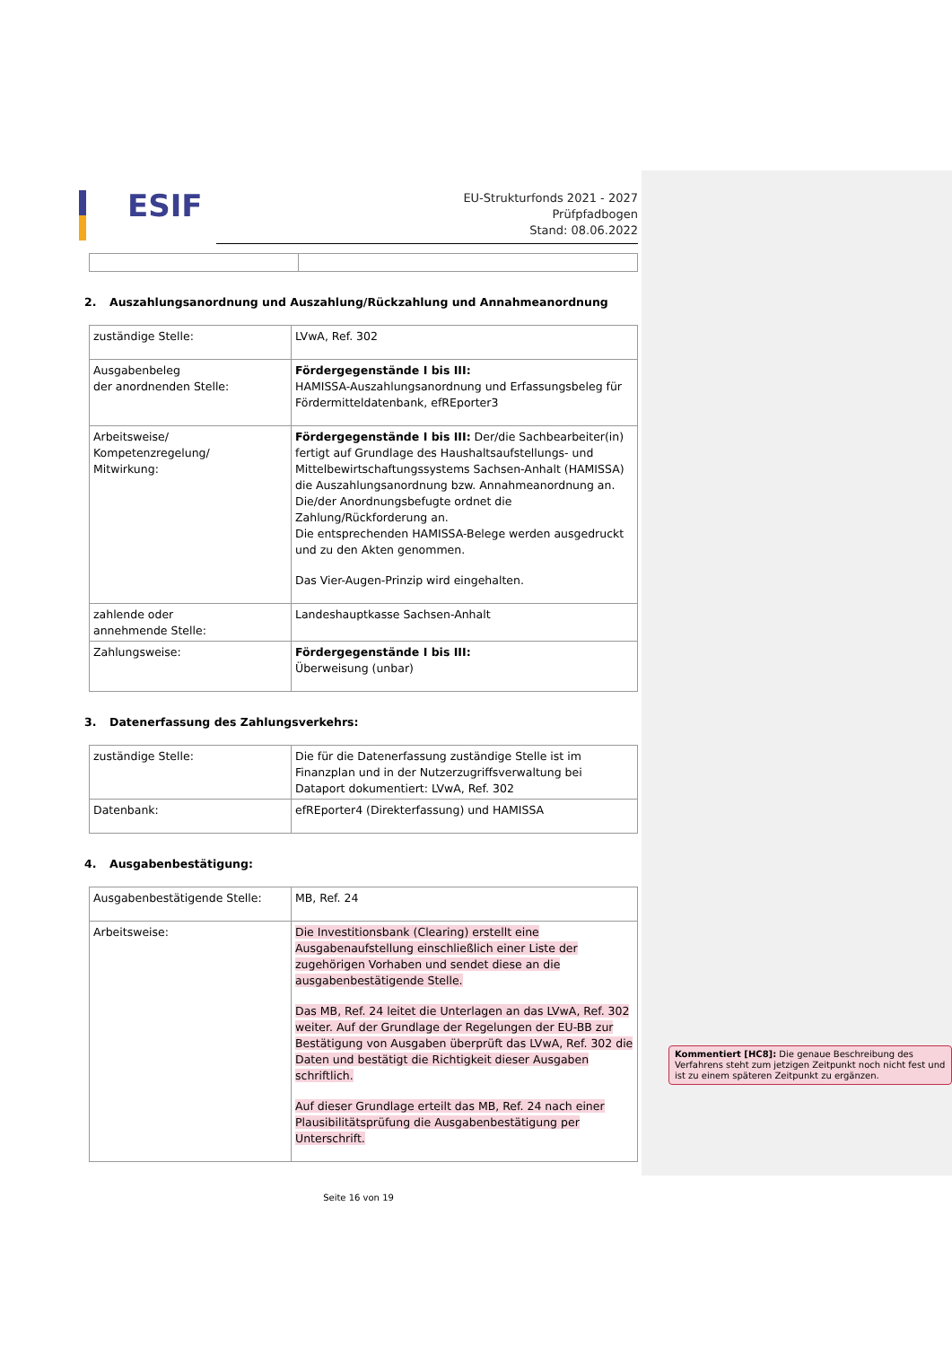ESIF
EU-Strukturfonds 2021 - 2027
Prüfpfadbogen
Stand: 08.06.2022
2. Auszahlungsanordnung und Auszahlung/Rückzahlung und Annahmeanordnung
| zuständige Stelle: | LVwA, Ref. 302 |
| Ausgabenbeleg der anordnenden Stelle: | Fördergegenstände I bis III: HAMISSA-Auszahlungsanordnung und Erfassungsbeleg für Fördermitteldatenbank, efREporter3 |
| Arbeitsweise/ Kompetenzregelung/ Mitwirkung: | Fördergegenstände I bis III: Der/die Sachbearbeiter(in) fertigt auf Grundlage des Haushaltsaufstellungs- und Mittelbewirtschaftungssystems Sachsen-Anhalt (HAMISSA) die Auszahlungsanordnung bzw. Annahmeanordnung an. Die/der Anordnungsbefugte ordnet die Zahlung/Rückforderung an. Die entsprechenden HAMISSA-Belege werden ausgedruckt und zu den Akten genommen. Das Vier-Augen-Prinzip wird eingehalten. |
| zahlende oder annehmende Stelle: | Landeshauptkasse Sachsen-Anhalt |
| Zahlungsweise: | Fördergegenstände I bis III: Überweisung (unbar) |
3. Datenerfassung des Zahlungsverkehrs:
| zuständige Stelle: | Die für die Datenerfassung zuständige Stelle ist im Finanzplan und in der Nutzerzugriffsverwaltung bei Dataport dokumentiert: LVwA, Ref. 302 |
| Datenbank: | efREporter4 (Direkterfassung) und HAMISSA |
4. Ausgabenbestätigung:
| Ausgabenbestätigende Stelle: | MB, Ref. 24 |
| Arbeitsweise: | Die Investitionsbank (Clearing) erstellt eine Ausgabenaufstellung einschließlich einer Liste der zugehörigen Vorhaben und sendet diese an die ausgabenbestätigende Stelle. Das MB, Ref. 24 leitet die Unterlagen an das LVwA, Ref. 302 weiter. Auf der Grundlage der Regelungen der EU-BB zur Bestätigung von Ausgaben überprüft das LVwA, Ref. 302 die Daten und bestätigt die Richtigkeit dieser Ausgaben schriftlich. Auf dieser Grundlage erteilt das MB, Ref. 24 nach einer Plausibilitätsprüfung die Ausgabenbestätigung per Unterschrift. |
Seite 16 von 19
Kommentiert [HC8]: Die genaue Beschreibung des Verfahrens steht zum jetzigen Zeitpunkt noch nicht fest und ist zu einem späteren Zeitpunkt zu ergänzen.